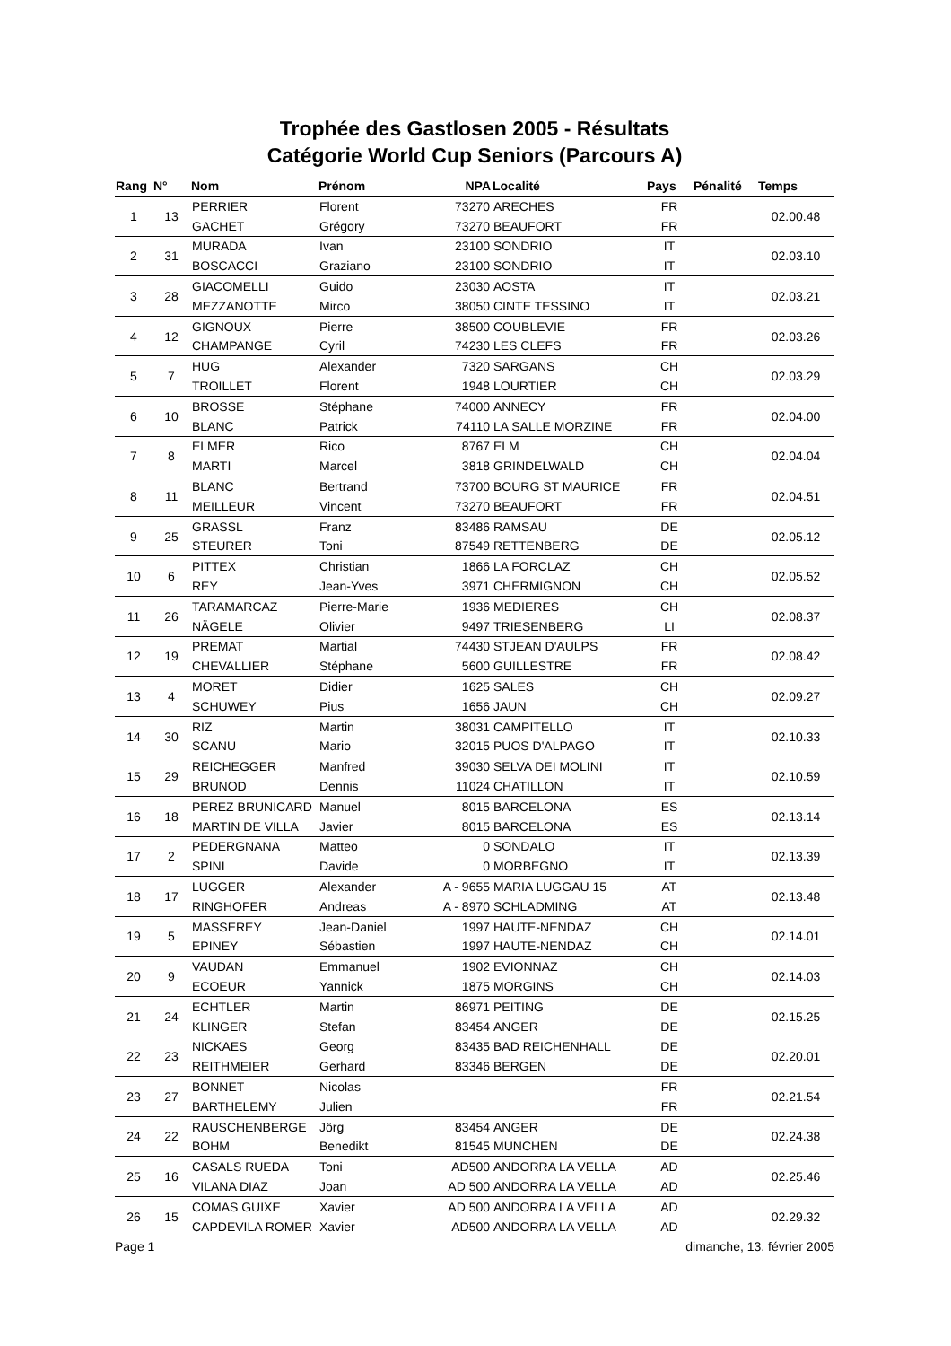Trophée des Gastlosen 2005 - Résultats
Catégorie World Cup Seniors (Parcours A)
| Rang | N° | Nom | Prénom | NPA | Localité | Pays | Pénalité | Temps |
| --- | --- | --- | --- | --- | --- | --- | --- | --- |
| 1 | 13 | PERRIER | Florent | 73270 | ARECHES | FR | | 02.00.48 |
| | | GACHET | Grégory | 73270 | BEAUFORT | FR | | |
| 2 | 31 | MURADA | Ivan | 23100 | SONDRIO | IT | | 02.03.10 |
| | | BOSCACCI | Graziano | 23100 | SONDRIO | IT | | |
| 3 | 28 | GIACOMELLI | Guido | 23030 | AOSTA | IT | | 02.03.21 |
| | | MEZZANOTTE | Mirco | 38050 | CINTE TESSINO | IT | | |
| 4 | 12 | GIGNOUX | Pierre | 38500 | COUBLEVIE | FR | | 02.03.26 |
| | | CHAMPANGE | Cyril | 74230 | LES CLEFS | FR | | |
| 5 | 7 | HUG | Alexander | 7320 | SARGANS | CH | | 02.03.29 |
| | | TROILLET | Florent | 1948 | LOURTIER | CH | | |
| 6 | 10 | BROSSE | Stéphane | 74000 | ANNECY | FR | | 02.04.00 |
| | | BLANC | Patrick | 74110 | LA SALLE MORZINE | FR | | |
| 7 | 8 | ELMER | Rico | 8767 | ELM | CH | | 02.04.04 |
| | | MARTI | Marcel | 3818 | GRINDELWALD | CH | | |
| 8 | 11 | BLANC | Bertrand | 73700 | BOURG ST MAURICE | FR | | 02.04.51 |
| | | MEILLEUR | Vincent | 73270 | BEAUFORT | FR | | |
| 9 | 25 | GRASSL | Franz | 83486 | RAMSAU | DE | | 02.05.12 |
| | | STEURER | Toni | 87549 | RETTENBERG | DE | | |
| 10 | 6 | PITTEX | Christian | 1866 | LA FORCLAZ | CH | | 02.05.52 |
| | | REY | Jean-Yves | 3971 | CHERMIGNON | CH | | |
| 11 | 26 | TARAMARCAZ | Pierre-Marie | 1936 | MEDIERES | CH | | 02.08.37 |
| | | NÄGELE | Olivier | 9497 | TRIESENBERG | LI | | |
| 12 | 19 | PREMAT | Martial | 74430 | STJEAN D'AULPS | FR | | 02.08.42 |
| | | CHEVALLIER | Stéphane | 5600 | GUILLESTRE | FR | | |
| 13 | 4 | MORET | Didier | 1625 | SALES | CH | | 02.09.27 |
| | | SCHUWEY | Pius | 1656 | JAUN | CH | | |
| 14 | 30 | RIZ | Martin | 38031 | CAMPITELLO | IT | | 02.10.33 |
| | | SCANU | Mario | 32015 | PUOS D'ALPAGO | IT | | |
| 15 | 29 | REICHEGGER | Manfred | 39030 | SELVA DEI MOLINI | IT | | 02.10.59 |
| | | BRUNOD | Dennis | 11024 | CHATILLON | IT | | |
| 16 | 18 | PEREZ BRUNICARD | Manuel | 8015 | BARCELONA | ES | | 02.13.14 |
| | | MARTIN DE VILLA | Javier | 8015 | BARCELONA | ES | | |
| 17 | 2 | PEDERGNANA | Matteo | 0 | SONDALO | IT | | 02.13.39 |
| | | SPINI | Davide | 0 | MORBEGNO | IT | | |
| 18 | 17 | LUGGER | Alexander | A - 9655 | MARIA LUGGAU 15 | AT | | 02.13.48 |
| | | RINGHOFER | Andreas | A - 8970 | SCHLADMING | AT | | |
| 19 | 5 | MASSEREY | Jean-Daniel | 1997 | HAUTE-NENDAZ | CH | | 02.14.01 |
| | | EPINEY | Sébastien | 1997 | HAUTE-NENDAZ | CH | | |
| 20 | 9 | VAUDAN | Emmanuel | 1902 | EVIONNAZ | CH | | 02.14.03 |
| | | ECOEUR | Yannick | 1875 | MORGINS | CH | | |
| 21 | 24 | ECHTLER | Martin | 86971 | PEITING | DE | | 02.15.25 |
| | | KLINGER | Stefan | 83454 | ANGER | DE | | |
| 22 | 23 | NICKAES | Georg | 83435 | BAD REICHENHALL | DE | | 02.20.01 |
| | | REITHMEIER | Gerhard | 83346 | BERGEN | DE | | |
| 23 | 27 | BONNET | Nicolas | | | FR | | 02.21.54 |
| | | BARTHELEMY | Julien | | | FR | | |
| 24 | 22 | RAUSCHENBERGE | Jörg | 83454 | ANGER | DE | | 02.24.38 |
| | | BOHM | Benedikt | 81545 | MUNCHEN | DE | | |
| 25 | 16 | CASALS RUEDA | Toni | AD500 | ANDORRA LA VELLA | AD | | 02.25.46 |
| | | VILANA DIAZ | Joan | AD 500 | ANDORRA LA VELLA | AD | | |
| 26 | 15 | COMAS GUIXE | Xavier | AD 500 | ANDORRA LA VELLA | AD | | 02.29.32 |
| | | CAPDEVILA ROMER | Xavier | AD500 | ANDORRA LA VELLA | AD | | |
Page 1 dimanche, 13. février 2005